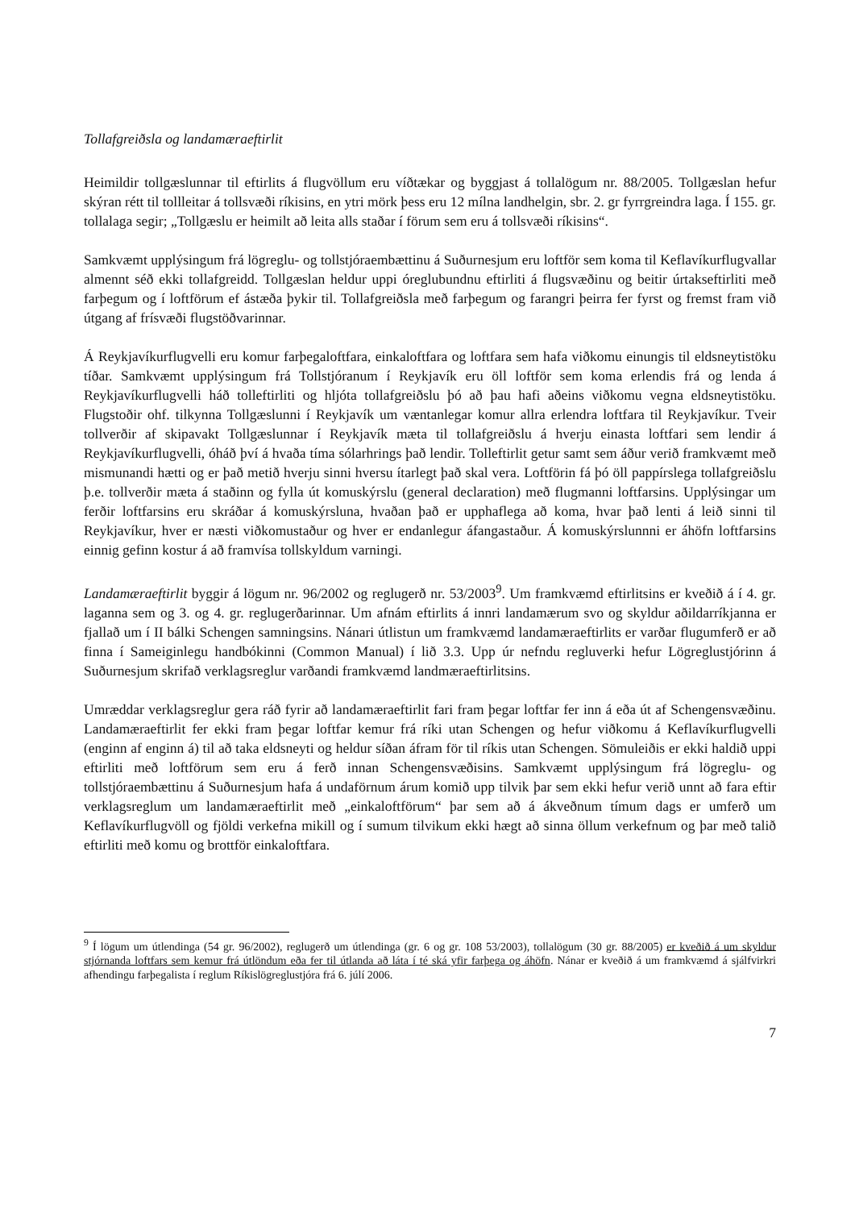Tollafgreiðsla og landamæraeftirlit
Heimildir tollgæslunnar til eftirlits á flugvöllum eru víðtækar og byggjast á tollalögum nr. 88/2005. Tollgæslan hefur skýran rétt til tollleitar á tollsvæði ríkisins, en ytri mörk þess eru 12 mílna landhelgin, sbr. 2. gr fyrrgreindra laga. Í 155. gr. tollalaga segir; „Tollgæslu er heimilt að leita alls staðar í förum sem eru á tollsvæði ríkisins“.
Samkvæmt upplýsingum frá lögreglu- og tollstjóraembættinu á Suðurnesjum eru loftför sem koma til Keflavíkurflugvallar almennt séð ekki tollafgreidd. Tollgæslan heldur uppi óreglubundnu eftirliti á flugsvæðinu og beitir úrtakseftirliti með farþegum og í loftförum ef ástæða þykir til. Tollafgreiðsla með farþegum og farangri þeirra fer fyrst og fremst fram við útgang af frísvæði flugstöðvarinnar.
Á Reykjavíkurflugvelli eru komur farþegaloftfara, einkaloftfara og loftfara sem hafa viðkomu einungis til eldsneytistöku tíðar. Samkvæmt upplýsingum frá Tollstjóranum í Reykjavík eru öll loftför sem koma erlendis frá og lenda á Reykjavíkurflugvelli háð tolleftirliti og hljóta tollafgreiðslu þó að þau hafi aðeins viðkomu vegna eldsneytistöku. Flugstoðir ohf. tilkynna Tollgæslunni í Reykjavík um væntanlegar komur allra erlendra loftfara til Reykjavíkur. Tveir tollverðir af skipavakt Tollgæslunnar í Reykjavík mæta til tollafgreiðslu á hverju einasta loftfari sem lendir á Reykjavíkurflugvelli, óháð því á hvaða tíma sólarhrings það lendir. Tolleftirlit getur samt sem áður verið framkvæmt með mismunandi hætti og er það metið hverju sinni hversu ítarlegt það skal vera. Loftförin fá þó öll pappírslega tollafgreiðslu þ.e. tollverðir mæta á staðinn og fylla út komuskýrslu (general declaration) með flugmanni loftfarsins. Upplýsingar um ferðir loftfarsins eru skráðar á komuskýrsluna, hvaðan það er upphaflega að koma, hvar það lenti á leið sinni til Reykjavíkur, hver er næsti viðkomustaður og hver er endanlegur áfangastaður. Á komuskýrslunnni er áhöfn loftfarsins einnig gefinn kostur á að framvísa tollskyldum varningi.
Landamæraeftirlit byggir á lögum nr. 96/2002 og reglugerð nr. 53/2003<sup>9</sup>. Um framkvæmd eftirlitsins er kveðið á í 4. gr. laganna sem og 3. og 4. gr. reglugerðarinnar. Um afnám eftirlits á innri landamærum svo og skyldur aðildarríkjanna er fjallað um í II bálki Schengen samningsins. Nánari útlistun um framkvæmd landamæraeftirlits er varðar flugumferð er að finna í Sameiginlegu handbókinni (Common Manual) í lið 3.3. Upp úr nefndu regluverki hefur Lögreglustjórinn á Suðurnesjum skrifað verklagsreglur varðandi framkvæmd landmæraeftirlitsins.
Umræddar verklagsreglur gera ráð fyrir að landamæraeftirlit fari fram þegar loftfar fer inn á eða út af Schengensvæðinu. Landamæraeftirlit fer ekki fram þegar loftfar kemur frá ríki utan Schengen og hefur viðkomu á Keflavíkurflugvelli (enginn af enginn á) til að taka eldsneyti og heldur síðan áfram för til ríkis utan Schengen. Sömuleiðis er ekki haldið uppi eftirliti með loftförum sem eru á ferð innan Schengensvæðisins. Samkvæmt upplýsingum frá lögreglu- og tollstjóraembættinu á Suðurnesjum hafa á undaförnum árum komið upp tilvik þar sem ekki hefur verið unnt að fara eftir verklagsreglum um landamæraeftirlit með „einkaloftförum“ þar sem að á ákveðnum tímum dags er umferð um Keflavíkurflugvöll og fjöldi verkefna mikill og í sumum tilvikum ekki hægt að sinna öllum verkefnum og þar með talið eftirliti með komu og brottför einkaloftfara.
<sup>9</sup> Í lögum um útlendinga (54 gr. 96/2002), reglugerð um útlendinga (gr. 6 og gr. 108 53/2003), tollalögum (30 gr. 88/2005) er kveðið á um skyldur stjórnanda loftfars sem kemur frá útlöndum eða fer til útlanda að láta í té ská yfir farþega og áhöfn. Nánar er kveðið á um framkvæmd á sjálfvirkri afhendingu farþegalista í reglum Ríkislögreglustjóra frá 6. júlí 2006.
7